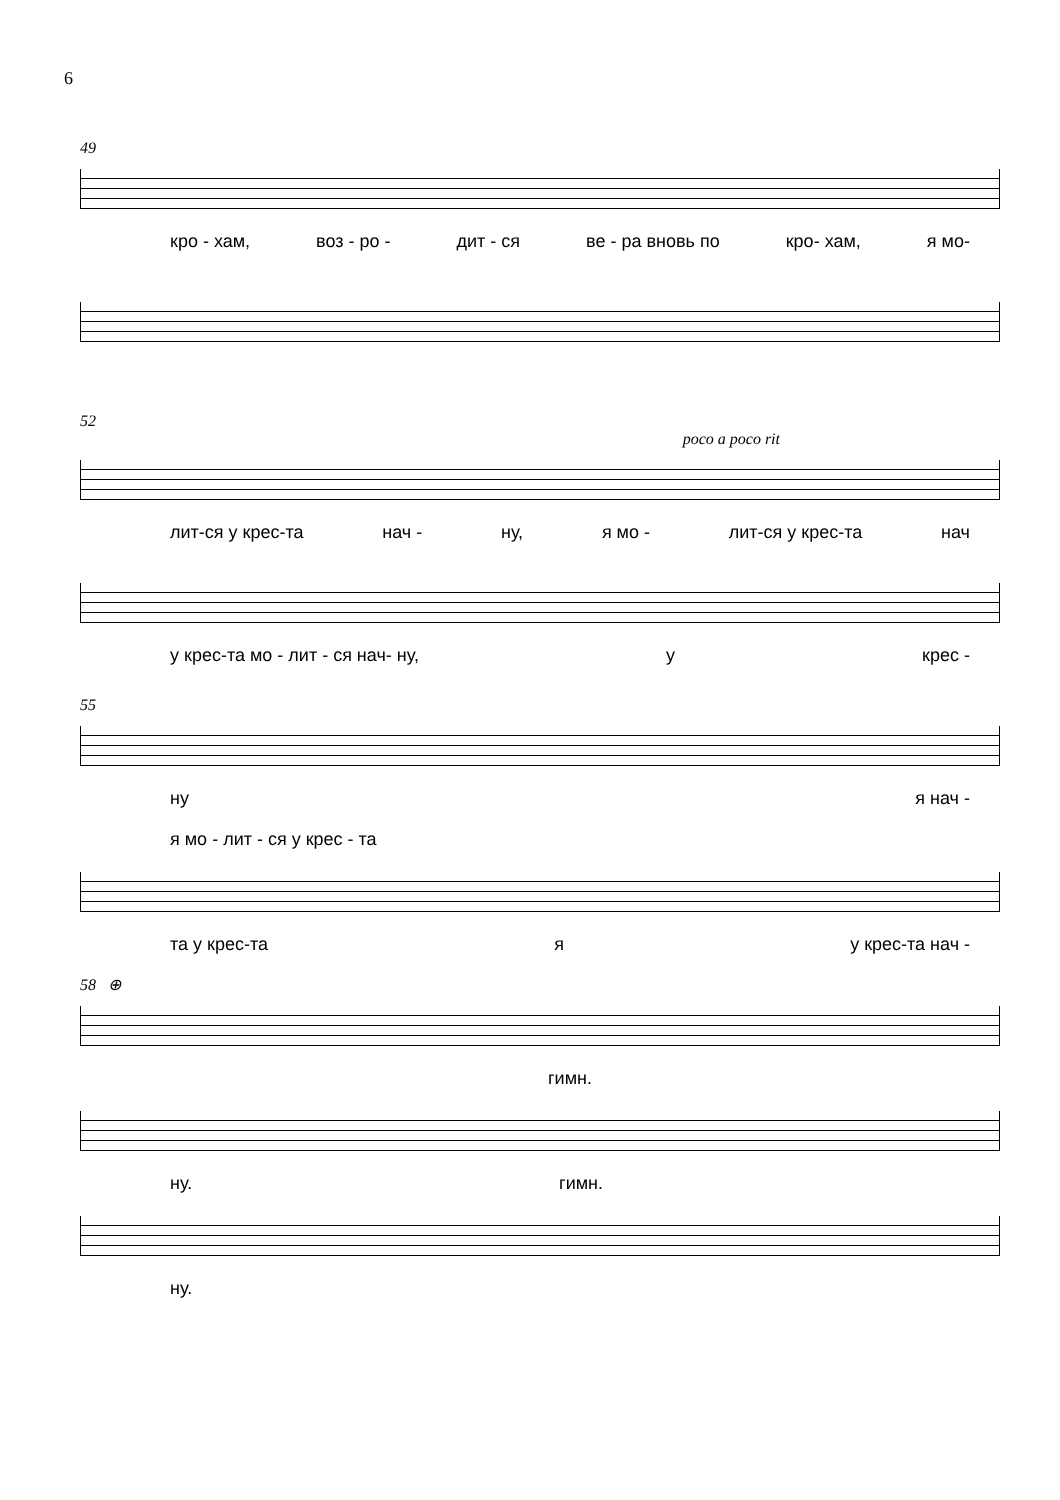6
49
кро - хам, воз - ро - дит - ся ве - ра вновь по кро- хам, я мо-
52
poco a poco rit
лит-ся у крес-та нач - ну, я мо - лит-ся у крес-та нач
у крес-та мо - лит - ся нач- ну, у крес -
55
ну я нач -
я мо - лит - ся у крес - та
та у крес-та я у крес-та нач -
58 ⊕
гимн.
ну. гимн.
ну.